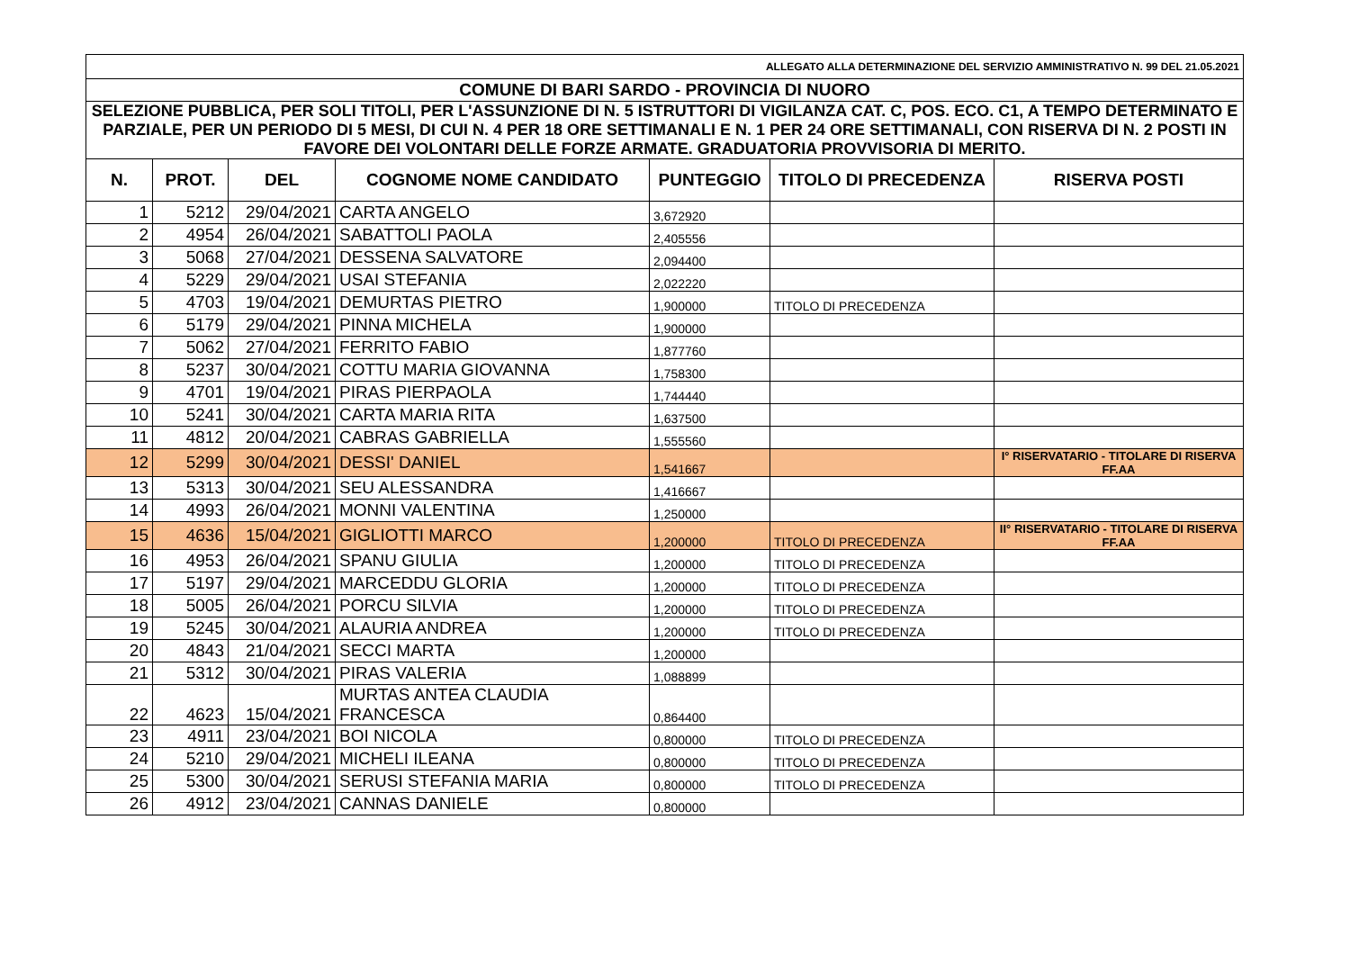| ALLEGATO ALLA DETERMINAZIONE DEL SERVIZIO AMMINISTRATIVO N. 99 DEL 21.05.2021 | | | | | | |
| COMUNE DI BARI SARDO - PROVINCIA DI NUORO | | | | | | |
| SELEZIONE PUBBLICA, PER SOLI TITOLI, PER L'ASSUNZIONE DI N. 5 ISTRUTTORI DI VIGILANZA CAT. C, POS. ECO. C1, A TEMPO DETERMINATO E PARZIALE, PER UN PERIODO DI 5 MESI, DI CUI N. 4 PER 18 ORE SETTIMANALI E N. 1 PER 24 ORE SETTIMANALI, CON RISERVA DI N. 2 POSTI IN FAVORE DEI VOLONTARI DELLE FORZE ARMATE. GRADUATORIA PROVVISORIA DI MERITO. | | | | | | |
| N. | PROT. | DEL | COGNOME NOME CANDIDATO | PUNTEGGIO | TITOLO DI PRECEDENZA | RISERVA POSTI |
| 1 | 5212 | 29/04/2021 | CARTA ANGELO | 3,672920 | | |
| 2 | 4954 | 26/04/2021 | SABATTOLI PAOLA | 2,405556 | | |
| 3 | 5068 | 27/04/2021 | DESSENA SALVATORE | 2,094400 | | |
| 4 | 5229 | 29/04/2021 | USAI STEFANIA | 2,022220 | | |
| 5 | 4703 | 19/04/2021 | DEMURTAS PIETRO | 1,900000 | TITOLO DI PRECEDENZA | |
| 6 | 5179 | 29/04/2021 | PINNA MICHELA | 1,900000 | | |
| 7 | 5062 | 27/04/2021 | FERRITO FABIO | 1,877760 | | |
| 8 | 5237 | 30/04/2021 | COTTU MARIA GIOVANNA | 1,758300 | | |
| 9 | 4701 | 19/04/2021 | PIRAS PIERPAOLA | 1,744440 | | |
| 10 | 5241 | 30/04/2021 | CARTA MARIA RITA | 1,637500 | | |
| 11 | 4812 | 20/04/2021 | CABRAS GABRIELLA | 1,555560 | | |
| 12 | 5299 | 30/04/2021 | DESSI' DANIEL | 1,541667 | | I° RISERVATARIO - TITOLARE DI RISERVA FF.AA |
| 13 | 5313 | 30/04/2021 | SEU ALESSANDRA | 1,416667 | | |
| 14 | 4993 | 26/04/2021 | MONNI VALENTINA | 1,250000 | | |
| 15 | 4636 | 15/04/2021 | GIGLIOTTI MARCO | 1,200000 | TITOLO DI PRECEDENZA | II° RISERVATARIO - TITOLARE DI RISERVA FF.AA |
| 16 | 4953 | 26/04/2021 | SPANU GIULIA | 1,200000 | TITOLO DI PRECEDENZA | |
| 17 | 5197 | 29/04/2021 | MARCEDDU GLORIA | 1,200000 | TITOLO DI PRECEDENZA | |
| 18 | 5005 | 26/04/2021 | PORCU SILVIA | 1,200000 | TITOLO DI PRECEDENZA | |
| 19 | 5245 | 30/04/2021 | ALAURIA ANDREA | 1,200000 | TITOLO DI PRECEDENZA | |
| 20 | 4843 | 21/04/2021 | SECCI MARTA | 1,200000 | | |
| 21 | 5312 | 30/04/2021 | PIRAS VALERIA | 1,088899 | | |
| 22 | 4623 | 15/04/2021 | MURTAS ANTEA CLAUDIA FRANCESCA | 0,864400 | | |
| 23 | 4911 | 23/04/2021 | BOI NICOLA | 0,800000 | TITOLO DI PRECEDENZA | |
| 24 | 5210 | 29/04/2021 | MICHELI ILEANA | 0,800000 | TITOLO DI PRECEDENZA | |
| 25 | 5300 | 30/04/2021 | SERUSI STEFANIA MARIA | 0,800000 | TITOLO DI PRECEDENZA | |
| 26 | 4912 | 23/04/2021 | CANNAS DANIELE | 0,800000 | | |